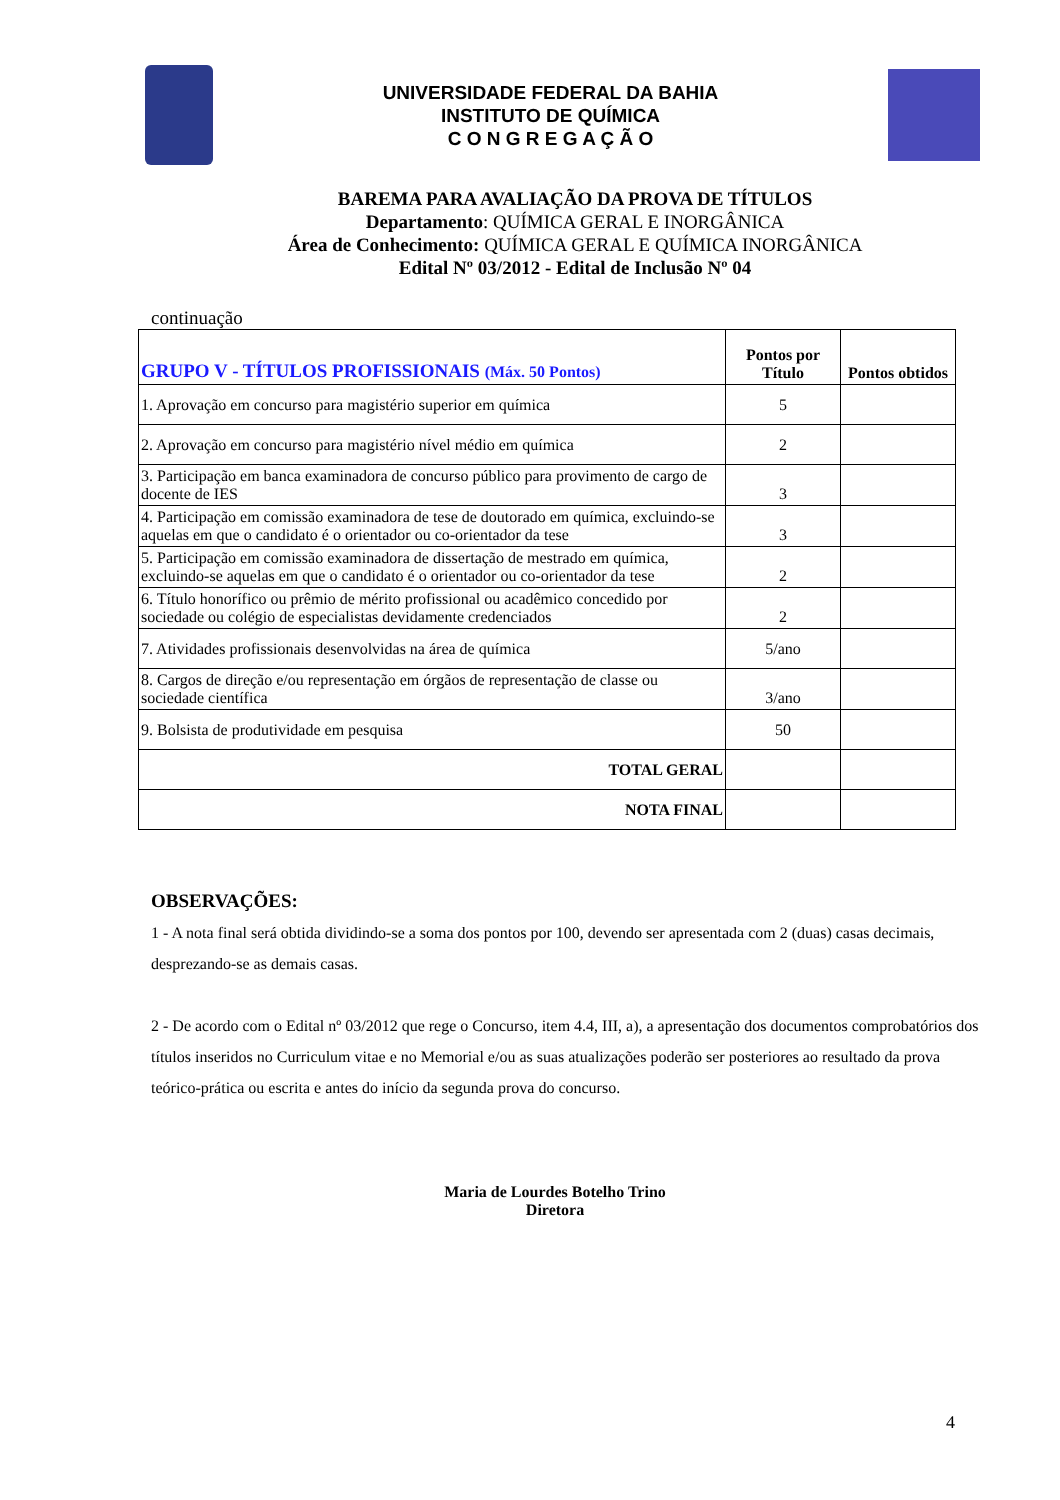UNIVERSIDADE FEDERAL DA BAHIA
INSTITUTO DE QUÍMICA
C O N G R E G A Ç Ã O
BAREMA PARA AVALIAÇÃO DA PROVA DE TÍTULOS
Departamento: QUÍMICA GERAL E INORGÂNICA
Área de Conhecimento: QUÍMICA GERAL E QUÍMICA INORGÂNICA
Edital Nº 03/2012 - Edital de Inclusão Nº 04
continuação
| GRUPO V - TÍTULOS PROFISSIONAIS (Máx. 50 Pontos) | Pontos por Título | Pontos obtidos |
| --- | --- | --- |
| 1. Aprovação em concurso para magistério superior em química | 5 | |
| 2. Aprovação em concurso para magistério nível médio em química | 2 | |
| 3. Participação em banca examinadora de concurso público para provimento de cargo de docente de IES | 3 | |
| 4. Participação em comissão examinadora de tese de doutorado em química, excluindo-se aquelas em que o candidato é o orientador ou co-orientador da tese | 3 | |
| 5. Participação em comissão examinadora de dissertação de mestrado em química, excluindo-se aquelas em que o candidato é o orientador ou co-orientador da tese | 2 | |
| 6. Título honorífico ou prêmio de mérito profissional ou acadêmico concedido por sociedade ou colégio de especialistas devidamente credenciados | 2 | |
| 7. Atividades profissionais desenvolvidas na área de química | 5/ano | |
| 8. Cargos de direção e/ou representação em órgãos de representação de classe ou sociedade científica | 3/ano | |
| 9. Bolsista de produtividade em pesquisa | 50 | |
| TOTAL GERAL | | |
| NOTA FINAL | | |
OBSERVAÇÕES:
1 - A nota final será obtida dividindo-se a soma dos pontos por 100, devendo ser apresentada com 2 (duas) casas decimais, desprezando-se as demais casas.
2 - De acordo com o Edital nº 03/2012 que rege o Concurso, item 4.4, III, a), a apresentação dos documentos comprobatórios dos títulos inseridos no Curriculum vitae e no Memorial e/ou as suas atualizações poderão ser posteriores ao resultado da prova teórico-prática ou escrita e antes do início da segunda prova do concurso.
Maria de Lourdes Botelho Trino
Diretora
4